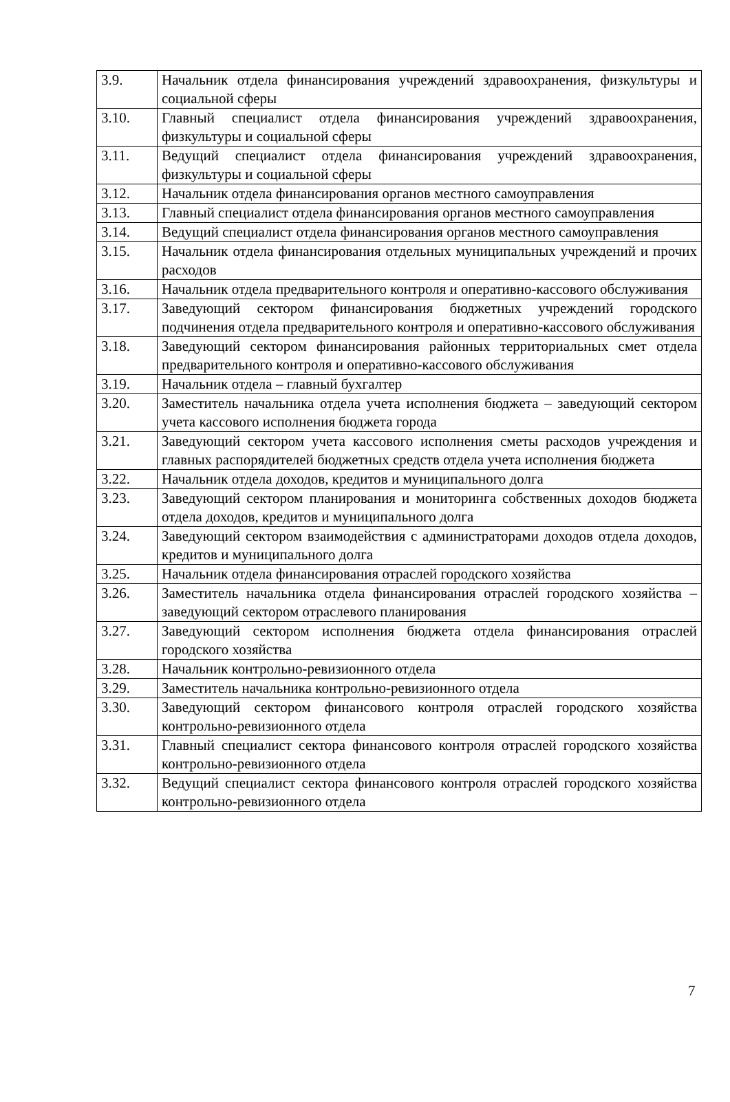| 3.9. | Начальник отдела финансирования учреждений здравоохранения, физкультуры и социальной сферы |
| 3.10. | Главный специалист отдела финансирования учреждений здравоохранения, физкультуры и социальной сферы |
| 3.11. | Ведущий специалист отдела финансирования учреждений здравоохранения, физкультуры и социальной сферы |
| 3.12. | Начальник отдела финансирования органов местного самоуправления |
| 3.13. | Главный специалист отдела финансирования органов местного самоуправления |
| 3.14. | Ведущий специалист отдела финансирования органов местного самоуправления |
| 3.15. | Начальник отдела финансирования отдельных муниципальных учреждений и прочих расходов |
| 3.16. | Начальник отдела предварительного контроля и оперативно-кассового обслуживания |
| 3.17. | Заведующий сектором финансирования бюджетных учреждений городского подчинения отдела предварительного контроля и оперативно-кассового обслуживания |
| 3.18. | Заведующий сектором финансирования районных территориальных смет отдела предварительного контроля и оперативно-кассового обслуживания |
| 3.19. | Начальник отдела – главный бухгалтер |
| 3.20. | Заместитель начальника отдела учета исполнения бюджета – заведующий сектором учета кассового исполнения бюджета города |
| 3.21. | Заведующий сектором учета кассового исполнения сметы расходов учреждения и главных распорядителей бюджетных средств отдела учета исполнения бюджета |
| 3.22. | Начальник отдела доходов, кредитов и муниципального долга |
| 3.23. | Заведующий сектором планирования и мониторинга собственных доходов бюджета отдела доходов, кредитов и муниципального долга |
| 3.24. | Заведующий сектором взаимодействия с администраторами доходов отдела доходов, кредитов и муниципального долга |
| 3.25. | Начальник отдела финансирования отраслей городского хозяйства |
| 3.26. | Заместитель начальника отдела финансирования отраслей городского хозяйства – заведующий сектором отраслевого планирования |
| 3.27. | Заведующий сектором исполнения бюджета отдела финансирования отраслей городского хозяйства |
| 3.28. | Начальник контрольно-ревизионного отдела |
| 3.29. | Заместитель начальника контрольно-ревизионного отдела |
| 3.30. | Заведующий сектором финансового контроля отраслей городского хозяйства контрольно-ревизионного отдела |
| 3.31. | Главный специалист сектора финансового контроля отраслей городского хозяйства контрольно-ревизионного отдела |
| 3.32. | Ведущий специалист сектора финансового контроля отраслей городского хозяйства контрольно-ревизионного отдела |
7